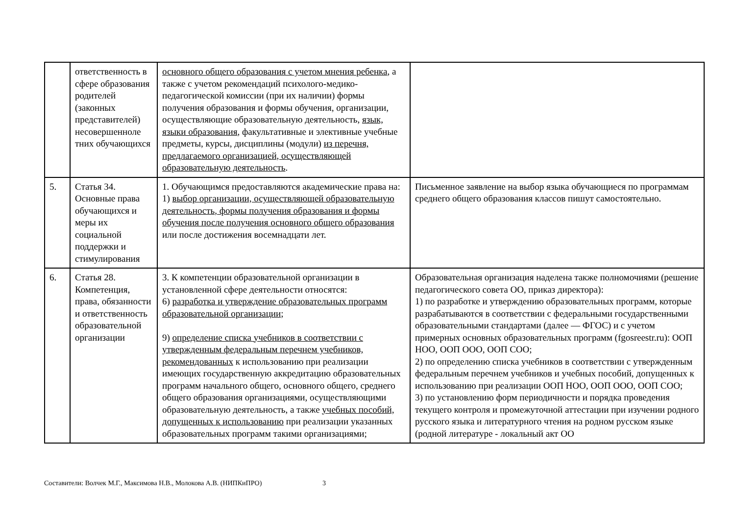| | ответственность в сфере образования родителей (законных представителей) несовершенноле тних обучающихся | основного общего образования с учетом мнения ребенка , а также с учетом рекомендаций психолого-медико-педагогической комиссии (при их наличии) формы получения образования и формы обучения, организации, осуществляющие образовательную деятельность, язык, языки образования , факультативные и элективные учебные предметы, курсы, дисциплины (модули) из перечня, предлагаемого организацией, осуществляющей образовательную деятельность . | |
| 5. | Статья 34. Основные права обучающихся и меры их социальной поддержки и стимулирования | 1. Обучающимся предоставляются академические права на: 1) выбор организации, осуществляющей образовательную деятельность, формы получения образования и формы обучения после получения основного общего образования или после достижения восемнадцати лет. | Письменное заявление на выбор языка обучающиеся по программам среднего общего образования классов пишут самостоятельно. |
| 6. | Статья 28. Компетенция, права, обязанности и ответственность образовательной организации | 3. К компетенции образовательной организации в установленной сфере деятельности относятся: 6) разработка и утверждение образовательных программ образовательной организации ; 9) определение списка учебников в соответствии с утвержденным федеральным перечнем учебников, рекомендованных к использованию при реализации имеющих государственную аккредитацию образовательных программ начального общего, основного общего, среднего общего образования организациями, осуществляющими образовательную деятельность, а также учебных пособий, допущенных к использованию при реализации указанных образовательных программ такими организациями; | Образовательная организация наделена также полномочиями (решение педагогического совета ОО, приказ директора): 1) по разработке и утверждению образовательных программ, которые разрабатываются в соответствии с федеральными государственными образовательными стандартами (далее — ФГОС) и с учетом примерных основных образовательных программ (fgosreestr.ru): ООП НОО, ООП ООО, ООП СОО; 2) по определению списка учебников в соответствии с утвержденным федеральным перечнем учебников и учебных пособий, допущенных к использованию при реализации ООП НОО, ООП ООО, ООП СОО; 3) по установлению форм периодичности и порядка проведения текущего контроля и промежуточной аттестации при изучении родного русского языка и литературного чтения на родном русском языке (родной литературе - локальный акт ОО |
Составители: Волчек М.Г., Максимова Н.В., Молокова А.В. (НИПКиПРО) 3